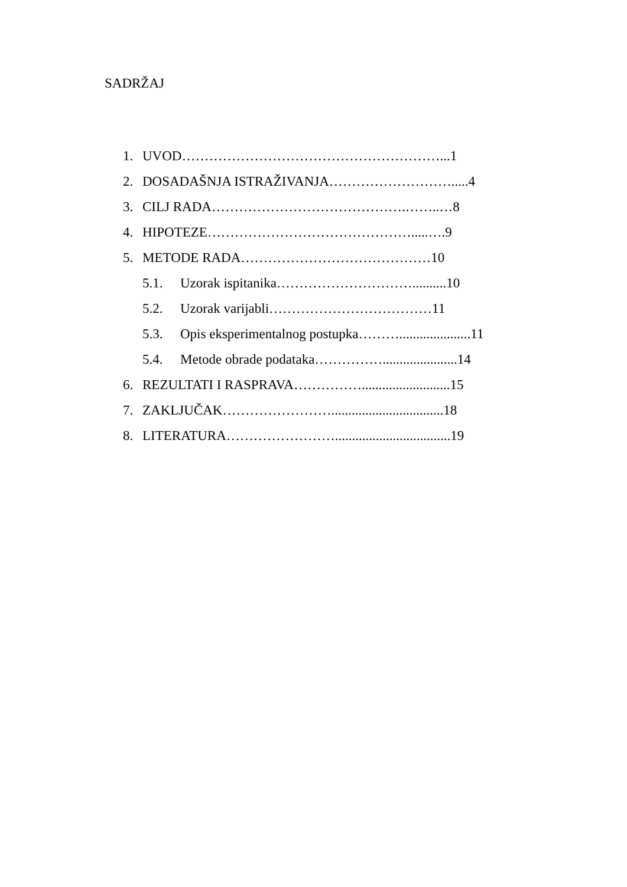SADRŽAJ
1. UVOD…………………………………………………...1
2. DOSADAŠNJA ISTRAŽIVANJA……………………….....4
3. CILJ RADA…………………………………….……..…8
4. HIPOTEZE……………………………………….....….9
5. METODE RADA……………………………………10
5.1. Uzorak ispitanika…………………………..........10
5.2. Uzorak varijabli………………………………11
5.3. Opis eksperimentalnog postupka……….....................11
5.4. Metode obrade podataka……………......................14
6. REZULTATI I RASPRAVA……………..........................15
7. ZAKLJUČAK…………………….................................18
8. LITERATURA……………………..................................19